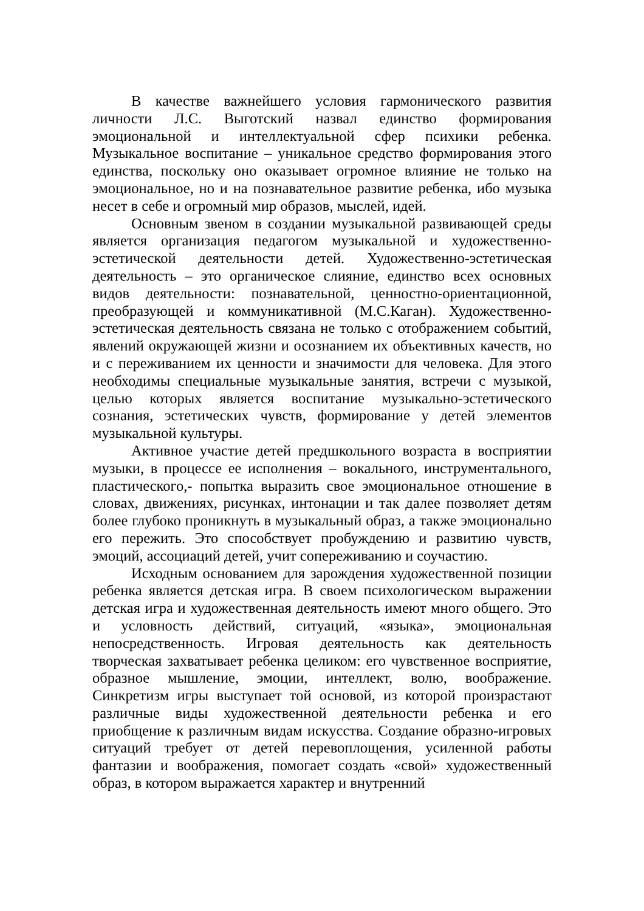В качестве важнейшего условия гармонического развития личности Л.С. Выготский назвал единство формирования эмоциональной и интеллектуальной сфер психики ребенка. Музыкальное воспитание – уникальное средство формирования этого единства, поскольку оно оказывает огромное влияние не только на эмоциональное, но и на познавательное развитие ребенка, ибо музыка несет в себе и огромный мир образов, мыслей, идей.
Основным звеном в создании музыкальной развивающей среды является организация педагогом музыкальной и художественно-эстетической деятельности детей. Художественно-эстетическая деятельность – это органическое слияние, единство всех основных видов деятельности: познавательной, ценностно-ориентационной, преобразующей и коммуникативной (М.С.Каган). Художественно-эстетическая деятельность связана не только с отображением событий, явлений окружающей жизни и осознанием их объективных качеств, но и с переживанием их ценности и значимости для человека. Для этого необходимы специальные музыкальные занятия, встречи с музыкой, целью которых является воспитание музыкально-эстетического сознания, эстетических чувств, формирование у детей элементов музыкальной культуры.
Активное участие детей предшкольного возраста в восприятии музыки, в процессе ее исполнения – вокального, инструментального, пластического,- попытка выразить свое эмоциональное отношение в словах, движениях, рисунках, интонации и так далее позволяет детям более глубоко проникнуть в музыкальный образ, а также эмоционально его пережить. Это способствует пробуждению и развитию чувств, эмоций, ассоциаций детей, учит сопереживанию и соучастию.
Исходным основанием для зарождения художественной позиции ребенка является детская игра. В своем психологическом выражении детская игра и художественная деятельность имеют много общего. Это и условность действий, ситуаций, «языка», эмоциональная непосредственность. Игровая деятельность как деятельность творческая захватывает ребенка целиком: его чувственное восприятие, образное мышление, эмоции, интеллект, волю, воображение. Синкретизм игры выступает той основой, из которой произрастают различные виды художественной деятельности ребенка и его приобщение к различным видам искусства. Создание образно-игровых ситуаций требует от детей перевоплощения, усиленной работы фантазии и воображения, помогает создать «свой» художественный образ, в котором выражается характер и внутренний